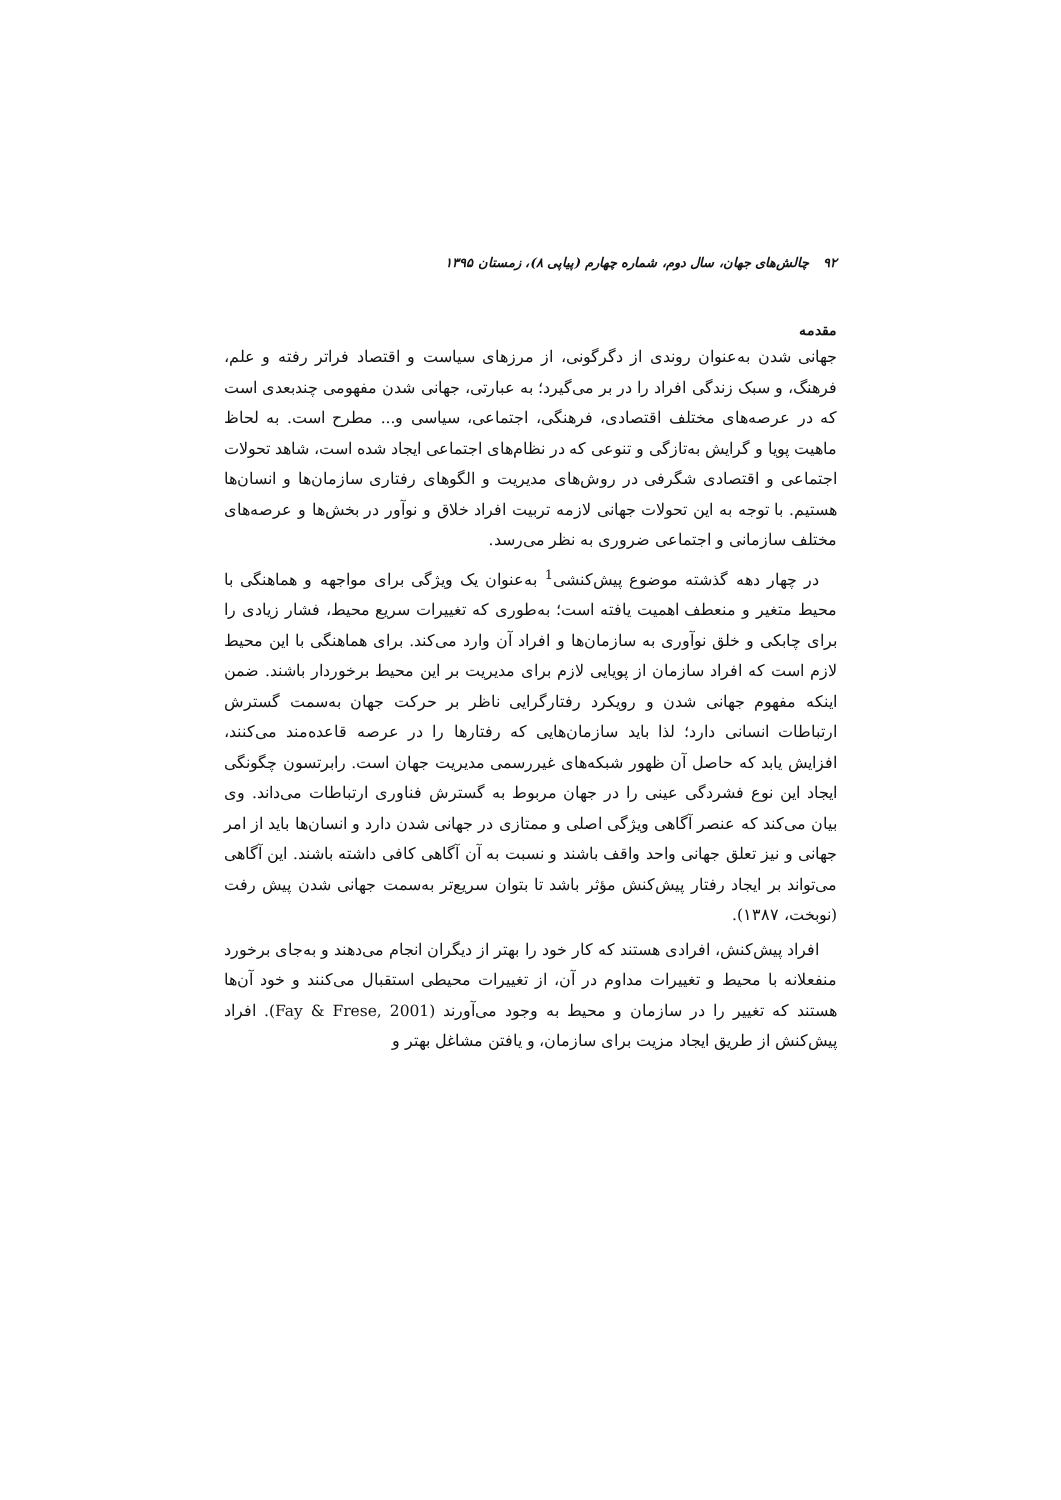۹۲ چالش‌های جهان، سال دوم، شماره چهارم (پیاپی ۸)، زمستان ۱۳۹۵
مقدمه
جهانی شدن به‌عنوان روندی از دگرگونی، از مرزهای سیاست و اقتصاد فراتر رفته و علم، فرهنگ، و سبک زندگی افراد را در بر می‌گیرد؛ به عبارتی، جهانی شدن مفهومی چندبعدی است که در عرصه‌های مختلف اقتصادی، فرهنگی، اجتماعی، سیاسی و... مطرح است. به لحاظ ماهیت پویا و گرایش به‌تازگی و تنوعی که در نظام‌های اجتماعی ایجاد شده است، شاهد تحولات اجتماعی و اقتصادی شگرفی در روش‌های مدیریت و الگوهای رفتاری سازمان‌ها و انسان‌ها هستیم. با توجه به این تحولات جهانی لازمه تربیت افراد خلاق و نوآور در بخش‌ها و عرصه‌های مختلف سازمانی و اجتماعی ضروری به نظر می‌رسد.
در چهار دهه گذشته موضوع پیش‌کنشی<sup>1</sup> به‌عنوان یک ویژگی برای مواجهه و هماهنگی با محیط متغیر و منعطف اهمیت یافته است؛ به‌طوری که تغییرات سریع محیط، فشار زیادی را برای چابکی و خلق نوآوری به سازمان‌ها و افراد آن وارد می‌کند. برای هماهنگی با این محیط لازم است که افراد سازمان از پویایی لازم برای مدیریت بر این محیط برخوردار باشند. ضمن اینکه مفهوم جهانی شدن و رویکرد رفتارگرایی ناظر بر حرکت جهان به‌سمت گسترش ارتباطات انسانی دارد؛ لذا باید سازمان‌هایی که رفتارها را در عرصه قاعده‌مند می‌کنند، افزایش یابد که حاصل آن ظهور شبکه‌های غیررسمی مدیریت جهان است. رابرتسون چگونگی ایجاد این نوع فشردگی عینی را در جهان مربوط به گسترش فناوری ارتباطات می‌داند. وی بیان می‌کند که عنصر آگاهی ویژگی اصلی و ممتازی در جهانی شدن دارد و انسان‌ها باید از امر جهانی و نیز تعلق جهانی واحد واقف باشند و نسبت به آن آگاهی کافی داشته باشند. این آگاهی می‌تواند بر ایجاد رفتار پیش‌کنش مؤثر باشد تا بتوان سریع‌تر به‌سمت جهانی شدن پیش رفت (نوبخت، ۱۳۸۷).
افراد پیش‌کنش، افرادی هستند که کار خود را بهتر از دیگران انجام می‌دهند و به‌جای برخورد منفعلانه با محیط و تغییرات مداوم در آن، از تغییرات محیطی استقبال می‌کنند و خود آن‌ها هستند که تغییر را در سازمان و محیط به وجود می‌آورند (Fay & Frese, 2001). افراد پیش‌کنش از طریق ایجاد مزیت برای سازمان، و یافتن مشاغل بهتر و